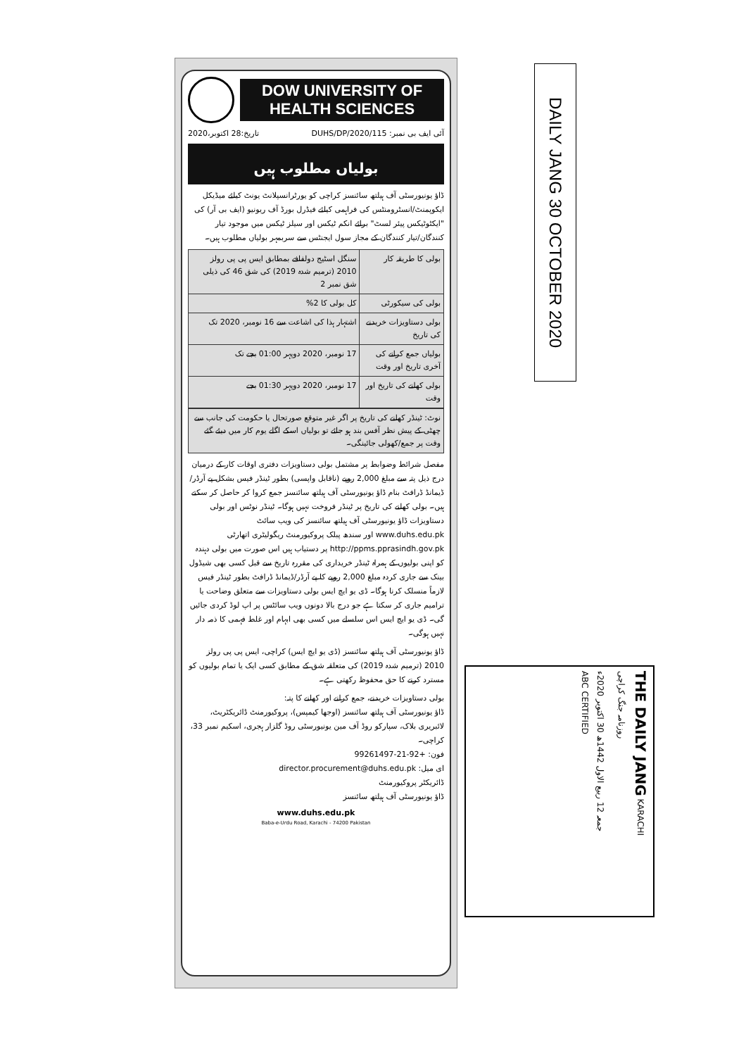DOW UNIVERSITY OF
HEALTH SCIENCES
2020،تاریخ:28 اکتوبر DUHS/DP/2020/115 :آئی ایف بی نمبر
بولیاں مطلوب ہیں
ڈاؤ یونیورسٹی آف ہیلتھ سائنسز کراچی کو یورٹرانسپلانٹ یونٹ کیلئے میڈیکل ایکوپمنٹ/انسٹرومنٹس کی فراہمی کیلئے فیڈرل بورڈ آف ریونیو (ایف بی آر) کی "ایکٹوٹیکس پیئر لسٹ" برائے انکم ٹیکس اور سیلز ٹیکس میں موجود تیار کنندگان/تیار کنندگان کے مجاز سول ایجنٹس سے سربمہر بولیاں مطلوب ہیں۔
| بولی کا طریقہ کار | سنگل اسٹیج دولفافے بمطابق ایس پی پی رولز 2010 (ترمیم شدہ 2019) کی شق 46 کی ذیلی شق نمبر 2 |
| بولی کی سیکورٹی | کل بولی کا 2% |
| بولی دستاویزات خریدنے کی تاریخ | اشتہار ہذا کی اشاعت سے 16 نومبر، 2020 تک |
| بولیاں جمع کرانے کی آخری تاریخ اور وقت | 17 نومبر، 2020 دوپہر 01:00 بجے تک |
| بولی کھلنے کی تاریخ اور وقت | 17 نومبر، 2020 دوپہر 01:30 بجے |
نوٹ: ٹینڈر کھلنے کی تاریخ پر اگر غیر متوقع صورتحال یا حکومت کی جانب سے چھٹی کے پیش نظر آفس بند ہو جائے تو بولیاں اسکے اگلے یوم کار میں دیئے گئے وقت پر جمع/کھولی جائینگی۔
مفصل شرائط وضوابط پر مشتمل بولی دستاویزات دفتری اوقات کار کے درمیان درج ذیل پتہ سے مبلغ 2,000 روپے (ناقابل واپسی) بطور ٹینڈر فیس بشکل پے آرڈر/ڈیمانڈ ڈرافٹ بنام ڈاؤ یونیورسٹی آف ہیلتھ سائنسز جمع کروا کر حاصل کر سکتے ہیں۔ بولی کھلنے کی تاریخ پر ٹینڈر فروخت نہیں ہوگا۔ ٹینڈر نوٹس اور بولی دستاویزات ڈاؤ یونیورسٹی آف ہیلتھ سائنسز کی ویب سائٹ www.duhs.edu.pk اور سندھ پبلک پروکیورمنٹ ریگولیٹری اتھارٹی http://ppms.pprasindh.gov.pk پر دستیاب ہیں اس صورت میں بولی دہندہ کو اپنی بولیوں کے ہمراہ ٹینڈر خریداری کی مقررہ تاریخ سے قبل کسی بھی شیڈول بینک سے جاری کردہ مبلغ 2,000 روپے کا پے آرڈر/ڈیمانڈ ڈرافٹ بطور ٹینڈر فیس لازماً منسلک کرنا ہوگا۔ ڈی یو ایچ ایس بولی دستاویزات سے متعلق وضاحت یا ترامیم جاری کر سکتا ہے جو درج بالا دونوں ویب سائٹس پر اپ لوڈ کردی جائیں گی۔ ڈی یو ایچ ایس اس سلسلے میں کسی بھی ابہام اور غلط فہمی کا ذمہ دار نہیں ہوگی۔
ڈاؤ یونیورسٹی آف ہیلتھ سائنسز (ڈی یو ایچ ایس) کراچی، ایس پی پی رولز 2010 (ترمیم شدہ 2019) کی متعلقہ شق کے مطابق کسی ایک یا تمام بولیوں کو مسترد کرنے کا حق محفوظ رکھتی ہے۔
بولی دستاویزات خریدنے، جمع کرانے اور کھلنے کا پتہ:
ڈاؤ یونیورسٹی آف ہیلتھ سائنسز (اوجھا کیمپس)، پروکیورمنٹ ڈائریکٹریٹ، لائبریری بلاک، سپارکو روڈ آف مین یونیورسٹی روڈ گلزار ہجری، اسکیم نمبر 33، کراچی۔
فون: +92-21-99261497
ای میل: director.procurement@duhs.edu.pk
ڈائریکٹر پروکیورمنٹ
ڈاؤ یونیورسٹی آف ہیلتھ سائنسز
www.duhs.edu.pk
Baba-e-Urdu Road, Karachi - 74200 Pakistan
DAILY JANG 30 OCTOBER 2020
THE DAILY JANG KARACHI
روزنامہ جنگ کراچی
جمعہ 12 ربیع الاول 1442ھ 30 اکتوبر 2020ء
ABC CERTIFIED